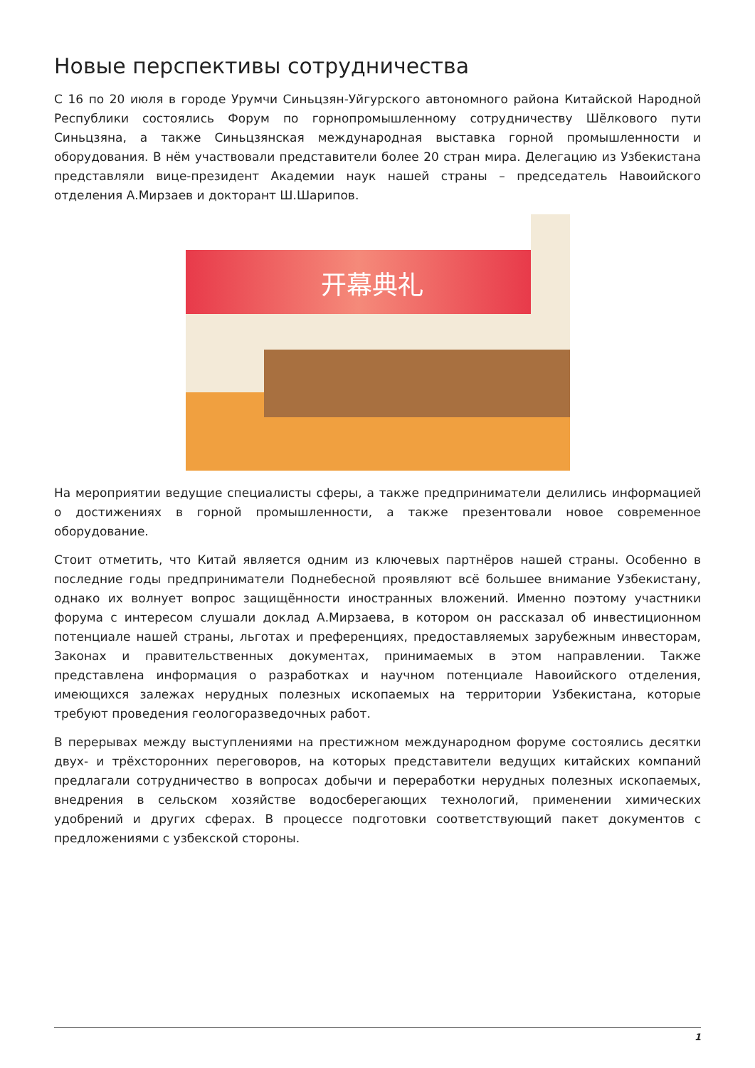Новые перспективы сотрудничества
С 16 по 20 июля в городе Урумчи Синьцзян-Уйгурского автономного района Китайской Народной Республики состоялись Форум по горнопромышленному сотрудничеству Шёлкового пути Синьцзяна, а также Синьцзянская международная выставка горной промышленности и оборудования. В нём участвовали представители более 20 стран мира. Делегацию из Узбекистана представляли вице-президент Академии наук нашей страны – председатель Навоийского отделения А.Мирзаев и докторант Ш.Шарипов.
开幕典礼
На мероприятии ведущие специалисты сферы, а также предприниматели делились информацией о достижениях в горной промышленности, а также презентовали новое современное оборудование.
Стоит отметить, что Китай является одним из ключевых партнёров нашей страны. Особенно в последние годы предприниматели Поднебесной проявляют всё большее внимание Узбекистану, однако их волнует вопрос защищённости иностранных вложений. Именно поэтому участники форума с интересом слушали доклад А.Мирзаева, в котором он рассказал об инвестиционном потенциале нашей страны, льготах и преференциях, предоставляемых зарубежным инвесторам, Законах и правительственных документах, принимаемых в этом направлении. Также представлена информация о разработках и научном потенциале Навоийского отделения, имеющихся залежах нерудных полезных ископаемых на территории Узбекистана, которые требуют проведения геологоразведочных работ.
В перерывах между выступлениями на престижном международном форуме состоялись десятки двух- и трёхсторонних переговоров, на которых представители ведущих китайских компаний предлагали сотрудничество в вопросах добычи и переработки нерудных полезных ископаемых, внедрения в сельском хозяйстве водосберегающих технологий, применении химических удобрений и других сферах. В процессе подготовки соответствующий пакет документов с предложениями с узбекской стороны.
1